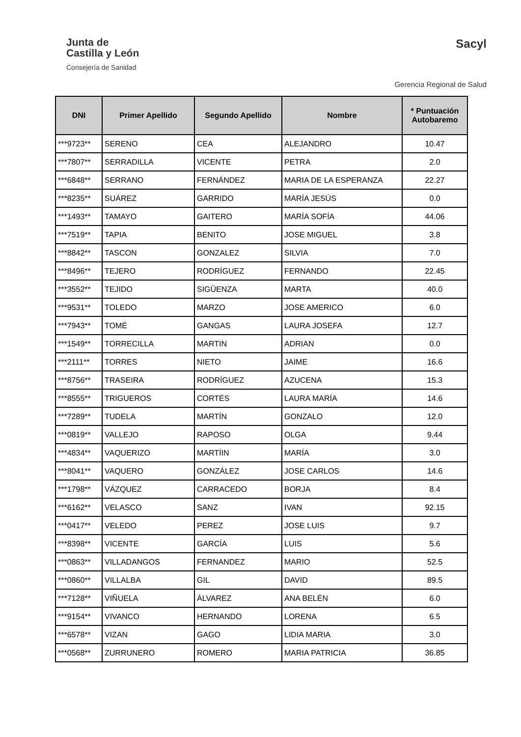Junta de
Castilla y León
Consejería de Sanidad
Sacyl
Gerencia Regional de Salud
| DNI | Primer Apellido | Segundo Apellido | Nombre | * Puntuación Autobaremo |
| --- | --- | --- | --- | --- |
| ***9723** | SERENO | CEA | ALEJANDRO | 10.47 |
| ***7807** | SERRADILLA | VICENTE | PETRA | 2.0 |
| ***6848** | SERRANO | FERNÁNDEZ | MARIA DE LA ESPERANZA | 22.27 |
| ***8235** | SUÁREZ | GARRIDO | MARÍA JESÚS | 0.0 |
| ***1493** | TAMAYO | GAITERO | MARÍA SOFÍA | 44.06 |
| ***7519** | TAPIA | BENITO | JOSE MIGUEL | 3.8 |
| ***8842** | TASCON | GONZALEZ | SILVIA | 7.0 |
| ***8496** | TEJERO | RODRÍGUEZ | FERNANDO | 22.45 |
| ***3552** | TEJIDO | SIGÜENZA | MARTA | 40.0 |
| ***9531** | TOLEDO | MARZO | JOSE AMERICO | 6.0 |
| ***7943** | TOMÉ | GANGAS | LAURA JOSEFA | 12.7 |
| ***1549** | TORRECILLA | MARTIN | ADRIAN | 0.0 |
| ***2111** | TORRES | NIETO | JAIME | 16.6 |
| ***8756** | TRASEIRA | RODRÍGUEZ | AZUCENA | 15.3 |
| ***8555** | TRIGUEROS | CORTÉS | LAURA MARÍA | 14.6 |
| ***7289** | TUDELA | MARTÍN | GONZALO | 12.0 |
| ***0819** | VALLEJO | RAPOSO | OLGA | 9.44 |
| ***4834** | VAQUERIZO | MARTÍIN | MARÍA | 3.0 |
| ***8041** | VAQUERO | GONZÁLEZ | JOSE CARLOS | 14.6 |
| ***1798** | VÁZQUEZ | CARRACEDO | BORJA | 8.4 |
| ***6162** | VELASCO | SANZ | IVAN | 92.15 |
| ***0417** | VELEDO | PEREZ | JOSE LUIS | 9.7 |
| ***8398** | VICENTE | GARCÍA | LUIS | 5.6 |
| ***0863** | VILLADANGOS | FERNANDEZ | MARIO | 52.5 |
| ***0860** | VILLALBA | GIL | DAVID | 89.5 |
| ***7128** | VIÑUELA | ÁLVAREZ | ANA BELÉN | 6.0 |
| ***9154** | VIVANCO | HERNANDO | LORENA | 6.5 |
| ***6578** | VIZAN | GAGO | LIDIA MARIA | 3.0 |
| ***0568** | ZURRUNERO | ROMERO | MARIA PATRICIA | 36.85 |